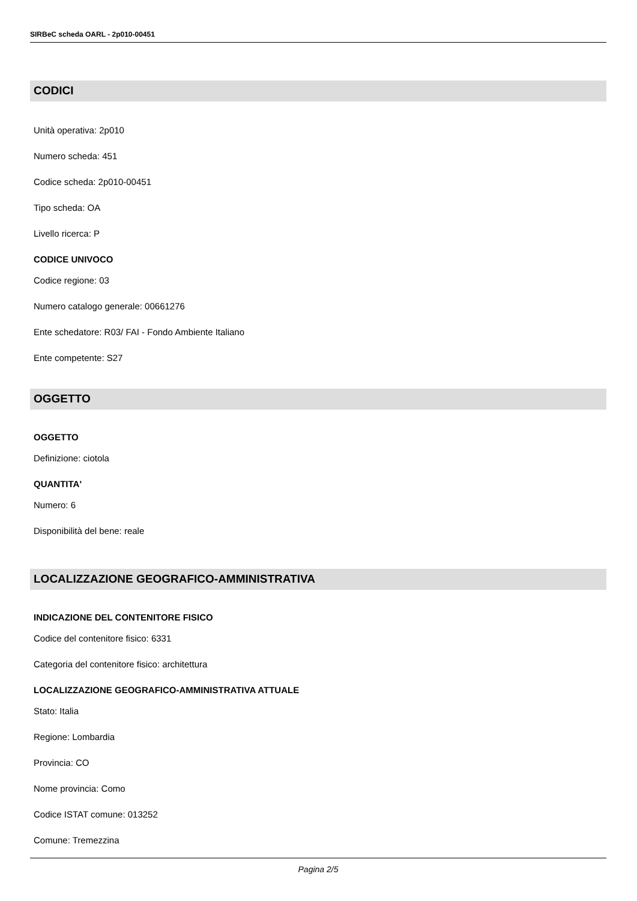SIRBeC scheda OARL - 2p010-00451
CODICI
Unità operativa: 2p010
Numero scheda: 451
Codice scheda: 2p010-00451
Tipo scheda: OA
Livello ricerca: P
CODICE UNIVOCO
Codice regione: 03
Numero catalogo generale: 00661276
Ente schedatore: R03/ FAI - Fondo Ambiente Italiano
Ente competente: S27
OGGETTO
OGGETTO
Definizione: ciotola
QUANTITA'
Numero: 6
Disponibilità del bene: reale
LOCALIZZAZIONE GEOGRAFICO-AMMINISTRATIVA
INDICAZIONE DEL CONTENITORE FISICO
Codice del contenitore fisico: 6331
Categoria del contenitore fisico: architettura
LOCALIZZAZIONE GEOGRAFICO-AMMINISTRATIVA ATTUALE
Stato: Italia
Regione: Lombardia
Provincia: CO
Nome provincia: Como
Codice ISTAT comune: 013252
Comune: Tremezzina
Pagina 2/5